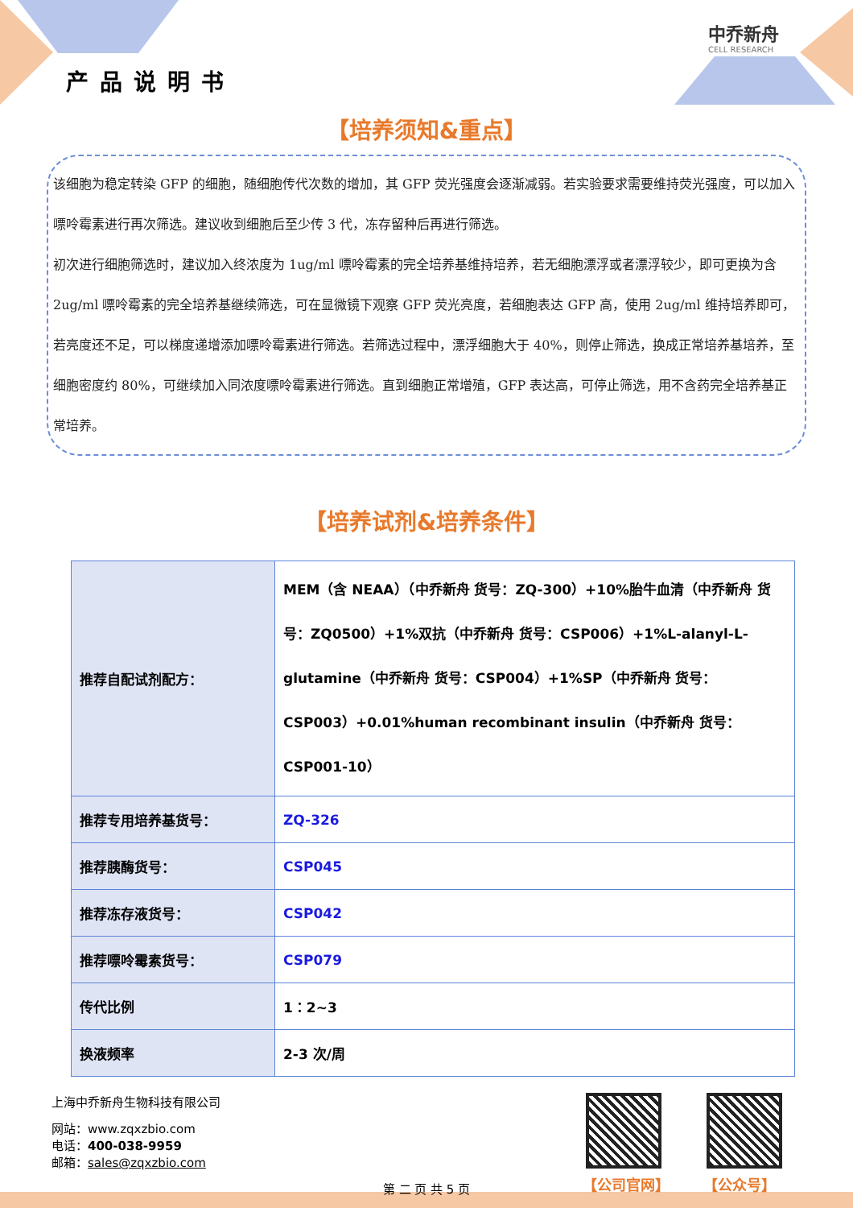产品说明书
中乔新舟
CELL RESEARCH
【培养须知&重点】
该细胞为稳定转染 GFP 的细胞，随细胞传代次数的增加，其 GFP 荧光强度会逐渐减弱。若实验要求需要维持荧光强度，可以加入嘌呤霉素进行再次筛选。建议收到细胞后至少传 3 代，冻存留种后再进行筛选。
初次进行细胞筛选时，建议加入终浓度为 1ug/ml 嘌呤霉素的完全培养基维持培养，若无细胞漂浮或者漂浮较少，即可更换为含 2ug/ml 嘌呤霉素的完全培养基继续筛选，可在显微镜下观察 GFP 荧光亮度，若细胞表达 GFP 高，使用 2ug/ml 维持培养即可，若亮度还不足，可以梯度递增添加嘌呤霉素进行筛选。若筛选过程中，漂浮细胞大于 40%，则停止筛选，换成正常培养基培养，至细胞密度约 80%，可继续加入同浓度嘌呤霉素进行筛选。直到细胞正常增殖，GFP 表达高，可停止筛选，用不含药完全培养基正常培养。
【培养试剂&培养条件】
| 推荐自配试剂配方： | MEM（含 NEAA）（中乔新舟 货号：ZQ-300）+10%胎牛血清（中乔新舟 货号：ZQ0500）+1%双抗（中乔新舟 货号：CSP006）+1%L-alanyl-L-glutamine（中乔新舟 货号：CSP004）+1%SP（中乔新舟 货号：CSP003）+0.01%human recombinant insulin（中乔新舟 货号：CSP001-10） |
| 推荐专用培养基货号： | ZQ-326 |
| 推荐胰酶货号： | CSP045 |
| 推荐冻存液货号： | CSP042 |
| 推荐嘌呤霉素货号： | CSP079 |
| 传代比例 | 1：2~3 |
| 换液频率 | 2-3 次/周 |
上海中乔新舟生物科技有限公司
网站：www.zqxzbio.com
电话：400-038-9959
邮箱：sales@zqxzbio.com
第 二 页 共 5 页
【公司官网】 【公众号】